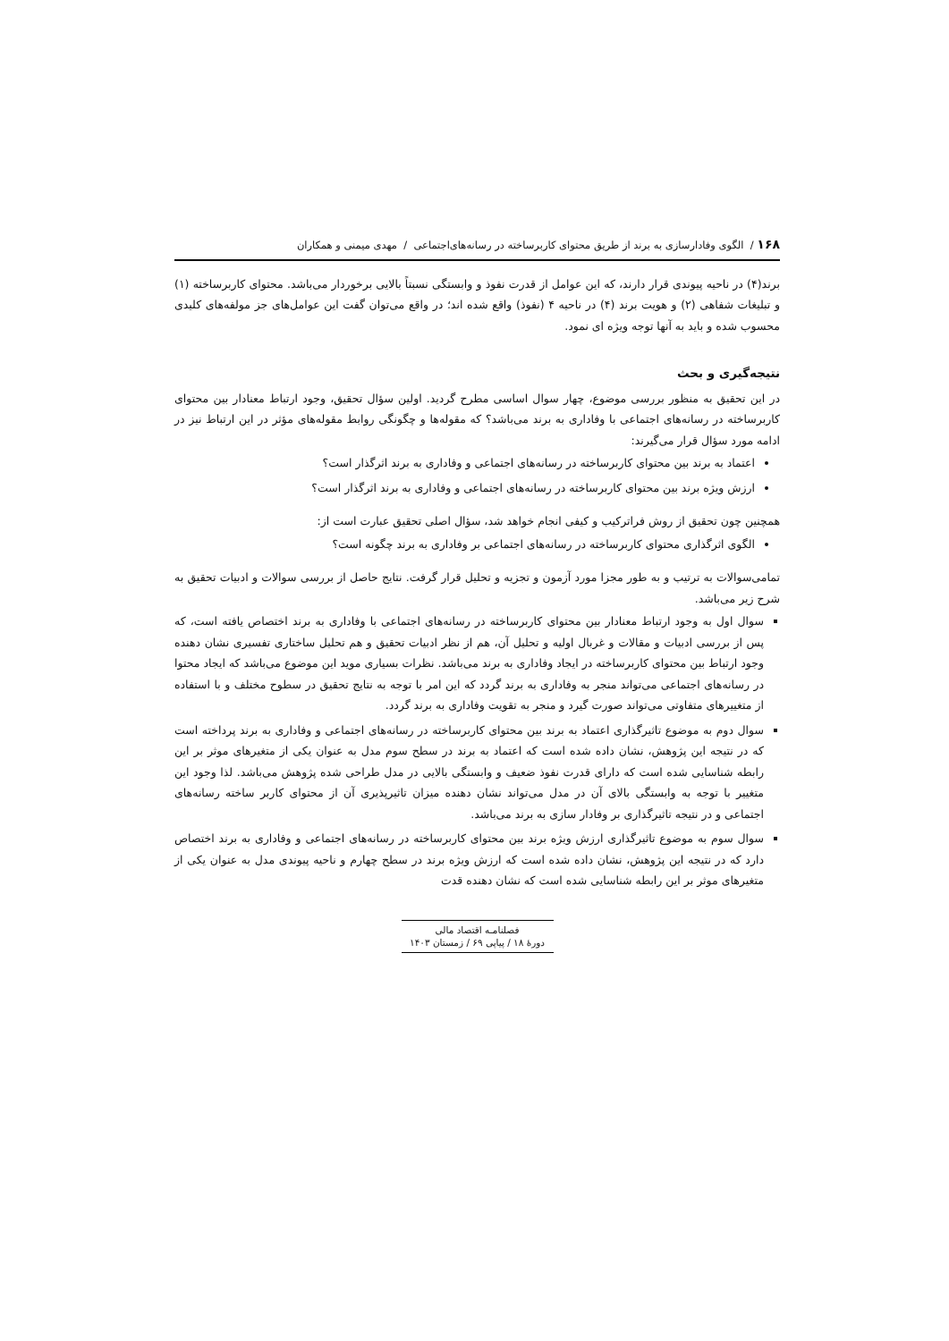۱۶۸ / الگوی وفادارسازی به برند از طریق محتوای کاربرساخته در رسانه‌های‌اجتماعی / مهدی میمنی و همکاران
برند(۴) در ناحیه پیوندی قرار دارند، که این عوامل از قدرت نفوذ و وابستگی نسبتاً بالایی برخوردار می‌باشد. محتوای کاربرساخته (۱) و تبلیغات شفاهی (۲) و هویت برند (۴) در ناحیه ۴ (نفوذ) واقع شده اند؛ در واقع می‌توان گفت این عوامل‌های جز مولفه‌های کلیدی محسوب شده و باید به آنها توجه ویژه ای نمود.
نتیجه‌گیری و بحث
در این تحقیق به منظور بررسی موضوع، چهار سوال اساسی مطرح گردید. اولین سؤال تحقیق، وجود ارتباط معنادار بین محتوای کاربرساخته در رسانه‌های اجتماعی با وفاداری به برند می‌باشد؟ که مقوله‌ها و چگونگی روابط مقوله‌های مؤثر در این ارتباط نیز در ادامه مورد سؤال قرار می‌گیرند:
اعتماد به برند بین محتوای کاربرساخته در رسانه‌های اجتماعی و وفاداری به برند اثرگذار است؟
ارزش ویژه برند بین محتوای کاربرساخته در رسانه‌های اجتماعی و وفاداری به برند اثرگذار است؟
همچنین چون تحقیق از روش فراترکیب و کیفی انجام خواهد شد، سؤال اصلی تحقیق عبارت است از:
الگوی اثرگذاری محتوای کاربرساخته در رسانه‌های اجتماعی بر وفاداری به برند چگونه است؟
تمامی‌سوالات به ترتیب و به طور مجزا مورد آزمون و تجزیه و تحلیل قرار گرفت. نتایج حاصل از بررسی سوالات و ادبیات تحقیق به شرح زیر می‌باشد.
سوال اول به وجود ارتباط معنادار بین محتوای کاربرساخته در رسانه‌های اجتماعی با وفاداری به برند اختصاص یافته است، که پس از بررسی ادبیات و مقالات و غربال اولیه و تحلیل آن، هم از نظر ادبیات تحقیق و هم تحلیل ساختاری تفسیری نشان دهنده وجود ارتباط بین محتوای کاربرساخته در ایجاد وفاداری به برند می‌باشد. نظرات بسیاری موید این موضوع می‌باشد که ایجاد محتوا در رسانه‌های اجتماعی می‌تواند منجر به وفاداری به برند گردد که این امر با توجه به نتایج تحقیق در سطوح مختلف و با استفاده از متغییرهای متفاوتی می‌تواند صورت گیرد و منجر به تقویت وفاداری به برند گردد.
سوال دوم به موضوع تاثیرگذاری اعتماد به برند بین محتوای کاربرساخته در رسانه‌های اجتماعی و وفاداری به برند پرداخته است که در نتیجه این پژوهش، نشان داده شده است که اعتماد به برند در سطح سوم مدل به عنوان یکی از متغیرهای موثر بر این رابطه شناسایی شده است که دارای قدرت نفوذ ضعیف و وابستگی بالایی در مدل طراحی شده پژوهش می‌باشد. لذا وجود این متغییر با توجه به وابستگی بالای آن در مدل می‌تواند نشان دهنده میزان تاثیرپذیری آن از محتوای کاربر ساخته رسانه‌های اجتماعی و در نتیجه تاثیرگذاری بر وفادار سازی به برند می‌باشد.
سوال سوم به موضوع تاثیرگذاری ارزش ویژه برند بین محتوای کاربرساخته در رسانه‌های اجتماعی و وفاداری به برند اختصاص دارد که در نتیجه این پژوهش، نشان داده شده است که ارزش ویژه برند در سطح چهارم و ناحیه پیوندی مدل به عنوان یکی از متغیرهای موثر بر این رابطه شناسایی شده است که نشان دهنده قدت
فصلنامـه اقتصاد مالی
دورهٔ ۱۸ / پیاپی ۶۹ / زمستان ۱۴۰۳